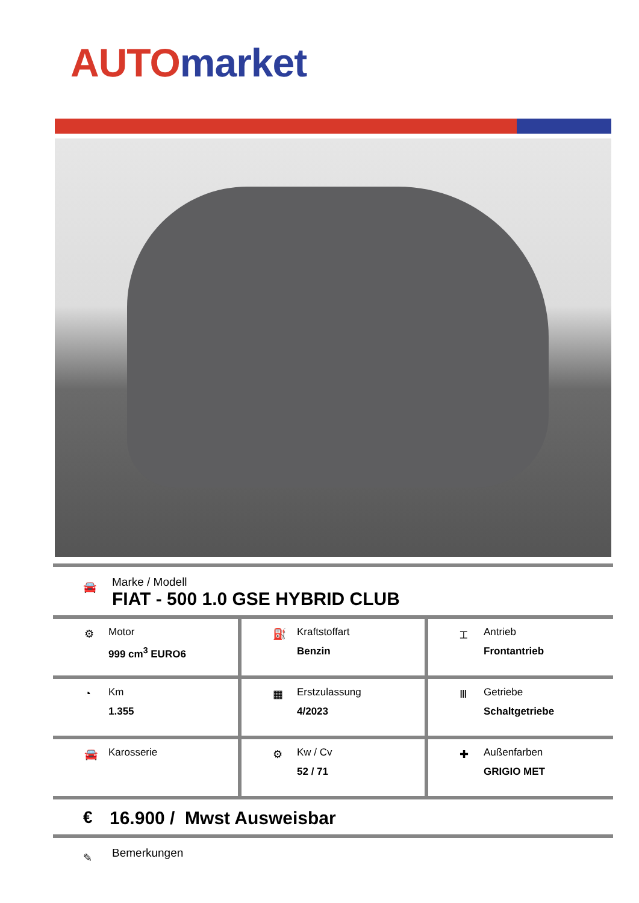AUTO market
🚘
Marke / Modell
FIAT - 500 1.0 GSE HYBRID CLUB
| ⚙ Motor 999 cm<sup>3</sup> EURO6 | ⛽ Kraftstoffart Benzin | ⌶ Antrieb Frontantrieb |
| ◔ Km 1.355 | ▦ Erstzulassung 4/2023 | Ⅲ Getriebe Schaltgetriebe |
| 🚘 Karosserie | ⚙ Kw / Cv 52 / 71 | ✚ Außenfarben GRIGIO MET |
€
16.900 / Mwst Ausweisbar
✎
Bemerkungen